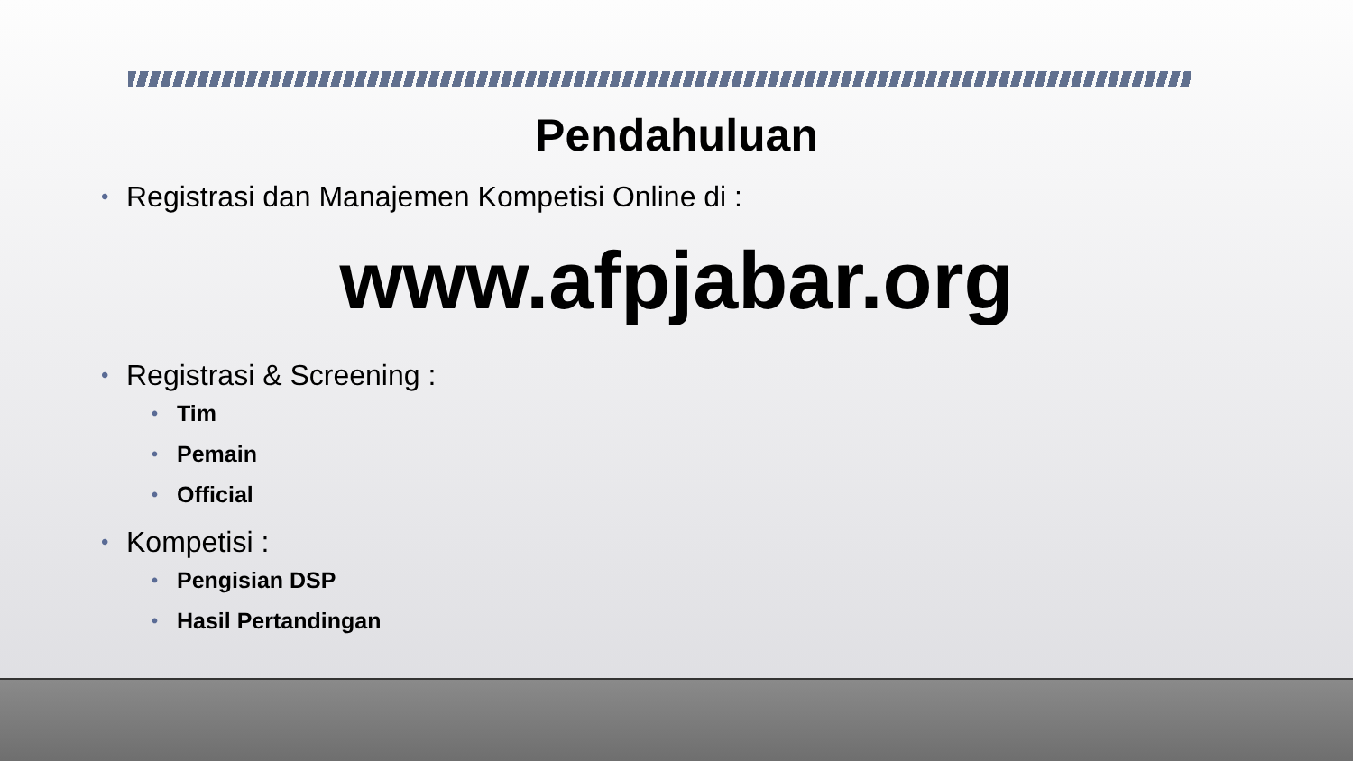Pendahuluan
Registrasi dan Manajemen Kompetisi Online di :
www.afpjabar.org
Registrasi & Screening :
Tim
Pemain
Official
Kompetisi :
Pengisian DSP
Hasil Pertandingan